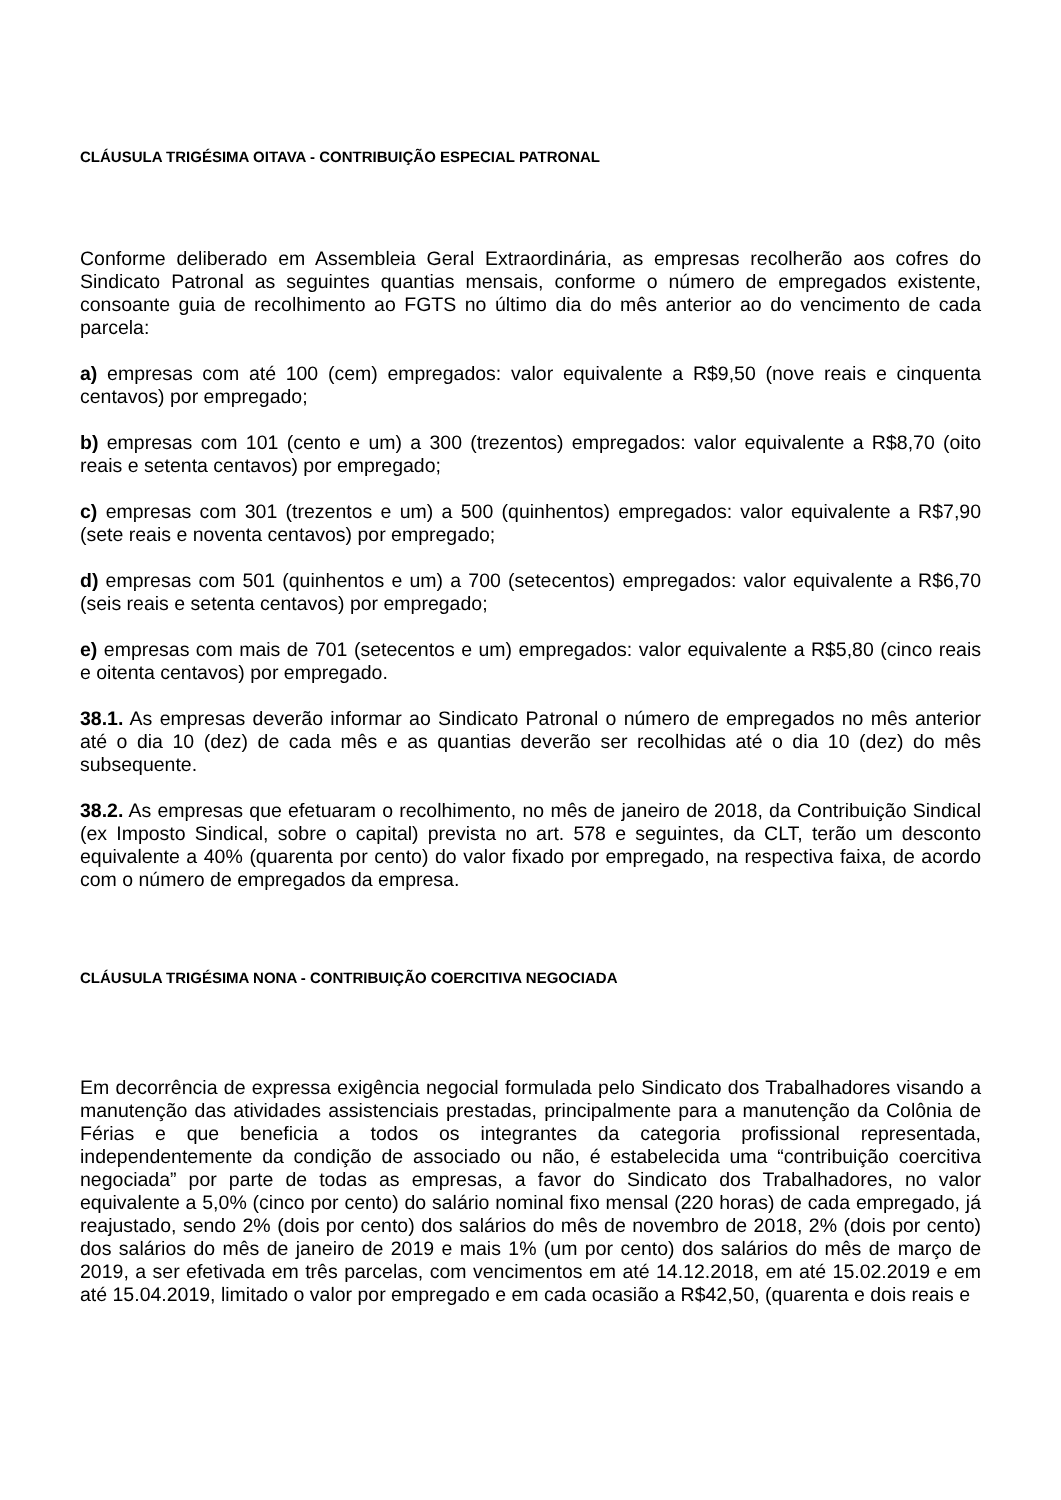CLÁUSULA TRIGÉSIMA OITAVA - CONTRIBUIÇÃO ESPECIAL PATRONAL
Conforme deliberado em Assembleia Geral Extraordinária, as empresas recolherão aos cofres do Sindicato Patronal as seguintes quantias mensais, conforme o número de empregados existente, consoante guia de recolhimento ao FGTS no último dia do mês anterior ao do vencimento de cada parcela:
a) empresas com até 100 (cem) empregados: valor equivalente a R$9,50 (nove reais e cinquenta centavos) por empregado;
b) empresas com 101 (cento e um) a 300 (trezentos) empregados: valor equivalente a R$8,70 (oito reais e setenta centavos) por empregado;
c) empresas com 301 (trezentos e um) a 500 (quinhentos) empregados: valor equivalente a R$7,90 (sete reais e noventa centavos) por empregado;
d) empresas com 501 (quinhentos e um) a 700 (setecentos) empregados: valor equivalente a R$6,70 (seis reais e setenta centavos) por empregado;
e) empresas com mais de 701 (setecentos e um) empregados: valor equivalente a R$5,80 (cinco reais e oitenta centavos) por empregado.
38.1. As empresas deverão informar ao Sindicato Patronal o número de empregados no mês anterior até o dia 10 (dez) de cada mês e as quantias deverão ser recolhidas até o dia 10 (dez) do mês subsequente.
38.2. As empresas que efetuaram o recolhimento, no mês de janeiro de 2018, da Contribuição Sindical (ex Imposto Sindical, sobre o capital) prevista no art. 578 e seguintes, da CLT, terão um desconto equivalente a 40% (quarenta por cento) do valor fixado por empregado, na respectiva faixa, de acordo com o número de empregados da empresa.
CLÁUSULA TRIGÉSIMA NONA - CONTRIBUIÇÃO COERCITIVA NEGOCIADA
Em decorrência de expressa exigência negocial formulada pelo Sindicato dos Trabalhadores visando a manutenção das atividades assistenciais prestadas, principalmente para a manutenção da Colônia de Férias e que beneficia a todos os integrantes da categoria profissional representada, independentemente da condição de associado ou não, é estabelecida uma “contribuição coercitiva negociada” por parte de todas as empresas, a favor do Sindicato dos Trabalhadores, no valor equivalente a 5,0% (cinco por cento) do salário nominal fixo mensal (220 horas) de cada empregado, já reajustado, sendo 2% (dois por cento) dos salários do mês de novembro de 2018, 2% (dois por cento) dos salários do mês de janeiro de 2019 e mais 1% (um por cento) dos salários do mês de março de 2019, a ser efetivada em três parcelas, com vencimentos em até 14.12.2018, em até 15.02.2019 e em até 15.04.2019, limitado o valor por empregado e em cada ocasião a R$42,50, (quarenta e dois reais e